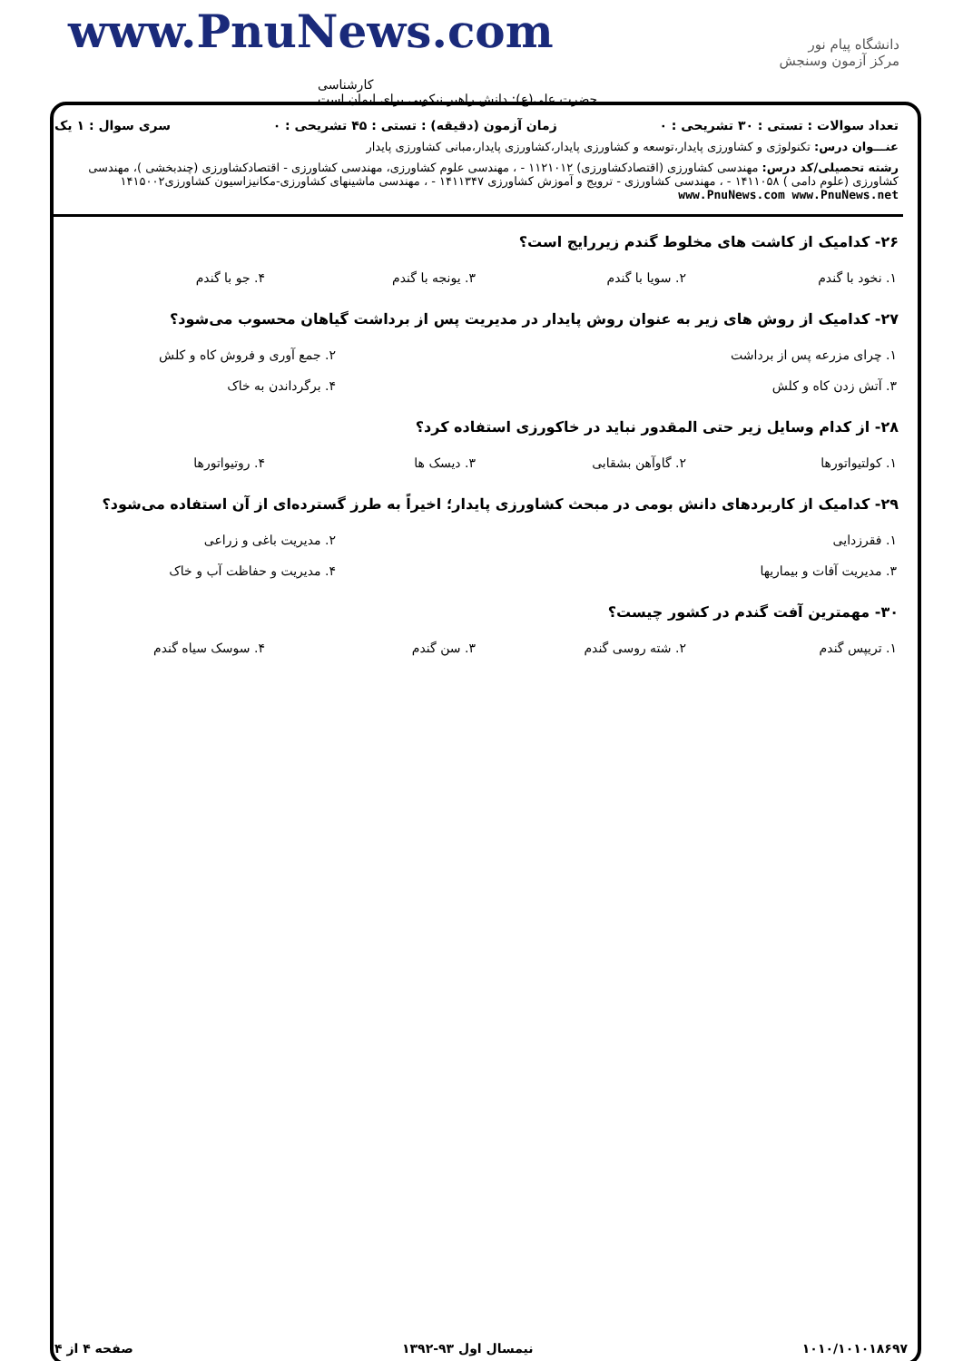www.PnuNews.com
کارشناسی
حضرت علی(ع): دانش راهبر نیکویی برای ایمان است
دانشگاه پیام نور
مرکز آزمون وسنجش
تعداد سوالات : تستی : ۳۰ تشریحی : ۰ زمان آزمون (دقیقه) : تستی : ۴۵ تشریحی : ۰ سری سوال : ۱ یک
عنـــوان درس: تکنولوژی و کشاورزی پایدار،توسعه و کشاورزی پایدار،کشاورزی پایدار،مبانی کشاورزی پایدار
رشته تحصیلی/کد درس: مهندسی کشاورزی (اقتصادکشاورزی) ۱۱۲۱۰۱۲ - ، مهندسی علوم کشاورزی، مهندسی کشاورزی - اقتصادکشاورزی (چندبخشی )، مهندسی کشاورزی (علوم دامی ) ۱۴۱۱۰۵۸ - ، مهندسی کشاورزی - ترویج و آموزش کشاورزی ۱۴۱۱۳۴۷ - ، مهندسی ماشینهای کشاورزی-مکانیزاسیون کشاورزی۱۴۱۵۰۰۲ www.PnuNews.com www.PnuNews.net
۲۶- کدامیک از کاشت های مخلوط گندم زیررایج است؟
| ۱. نخود با گندم | ۲. سویا با گندم | ۳. یونجه با گندم | ۴. جو با گندم |
۲۷- کدامیک از روش های زیر به عنوان روش پایدار در مدیریت پس از برداشت گیاهان محسوب می‌شود؟
| ۱. چرای مزرعه پس از برداشت | ۲. جمع آوری و فروش کاه و کلش |
| ۳. آتش زدن کاه و کلش | ۴. برگرداندن به خاک |
۲۸- از کدام وسایل زیر حتی المقدور نباید در خاکورزی استفاده کرد؟
| ۱. کولتیواتورها | ۲. گاوآهن بشقابی | ۳. دیسک ها | ۴. روتیواتورها |
۲۹- کدامیک از کاربردهای دانش بومی در مبحث کشاورزی پایدار؛ اخیراً به طرز گسترده‌ای از آن استفاده می‌شود؟
| ۱. فقرزدایی | ۲. مدیریت باغی و زراعی |
| ۳. مدیریت آفات و بیماریها | ۴. مدیریت و حفاظت آب و خاک |
۳۰- مهمترین آفت گندم در کشور چیست؟
| ۱. تریپس گندم | ۲. شته روسی گندم | ۳. سن گندم | ۴. سوسک سیاه گندم |
۱۰۱۰/۱۰۱۰۱۸۶۹۷ نیمسال اول ۹۳-۱۳۹۲ صفحه ۴ از ۴